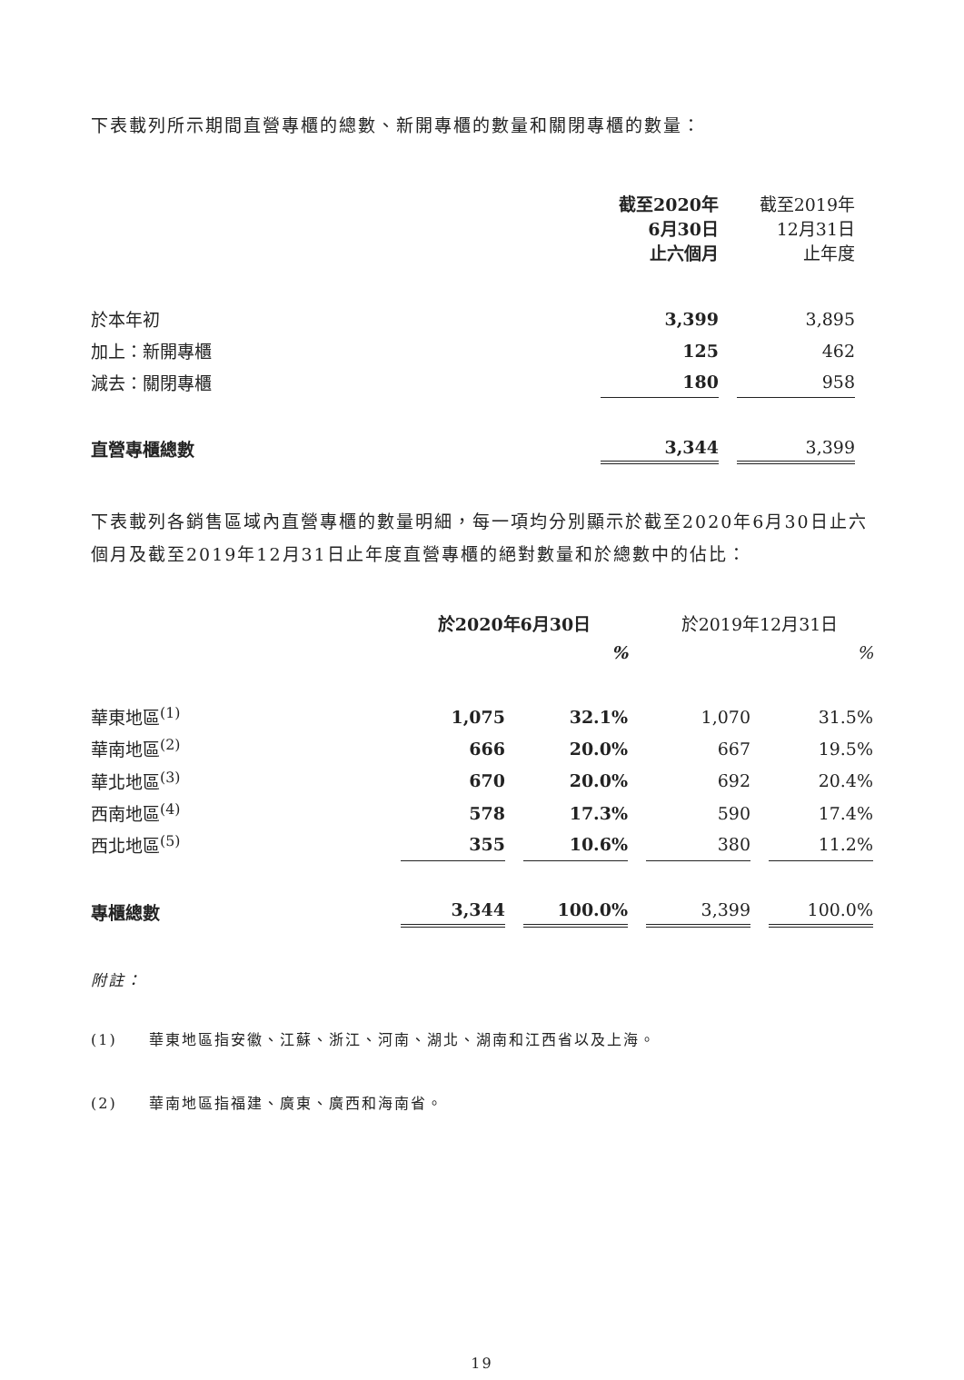下表載列所示期間直營專櫃的總數、新開專櫃的數量和關閉專櫃的數量：
| | 截至2020年 6月30日 止六個月 | 截至2019年 12月31日 止年度 |
| 於本年初 | 3,399 | 3,895 |
| 加上：新開專櫃 | 125 | 462 |
| 減去：關閉專櫃 | 180 | 958 |
| 直營專櫃總數 | 3,344 | 3,399 |
下表載列各銷售區域內直營專櫃的數量明細，每一項均分別顯示於截至2020年6月30日止六個月及截至2019年12月31日止年度直營專櫃的絕對數量和於總數中的佔比：
| | 於2020年6月30日 | | 於2019年12月31日 | |
| | | % | | % |
| 華東地區<sup>(1)</sup> | 1,075 | 32.1% | 1,070 | 31.5% |
| 華南地區<sup>(2)</sup> | 666 | 20.0% | 667 | 19.5% |
| 華北地區<sup>(3)</sup> | 670 | 20.0% | 692 | 20.4% |
| 西南地區<sup>(4)</sup> | 578 | 17.3% | 590 | 17.4% |
| 西北地區<sup>(5)</sup> | 355 | 10.6% | 380 | 11.2% |
| 專櫃總數 | 3,344 | 100.0% | 3,399 | 100.0% |
附註：
(1) 華東地區指安徽、江蘇、浙江、河南、湖北、湖南和江西省以及上海。
(2) 華南地區指福建、廣東、廣西和海南省。
19